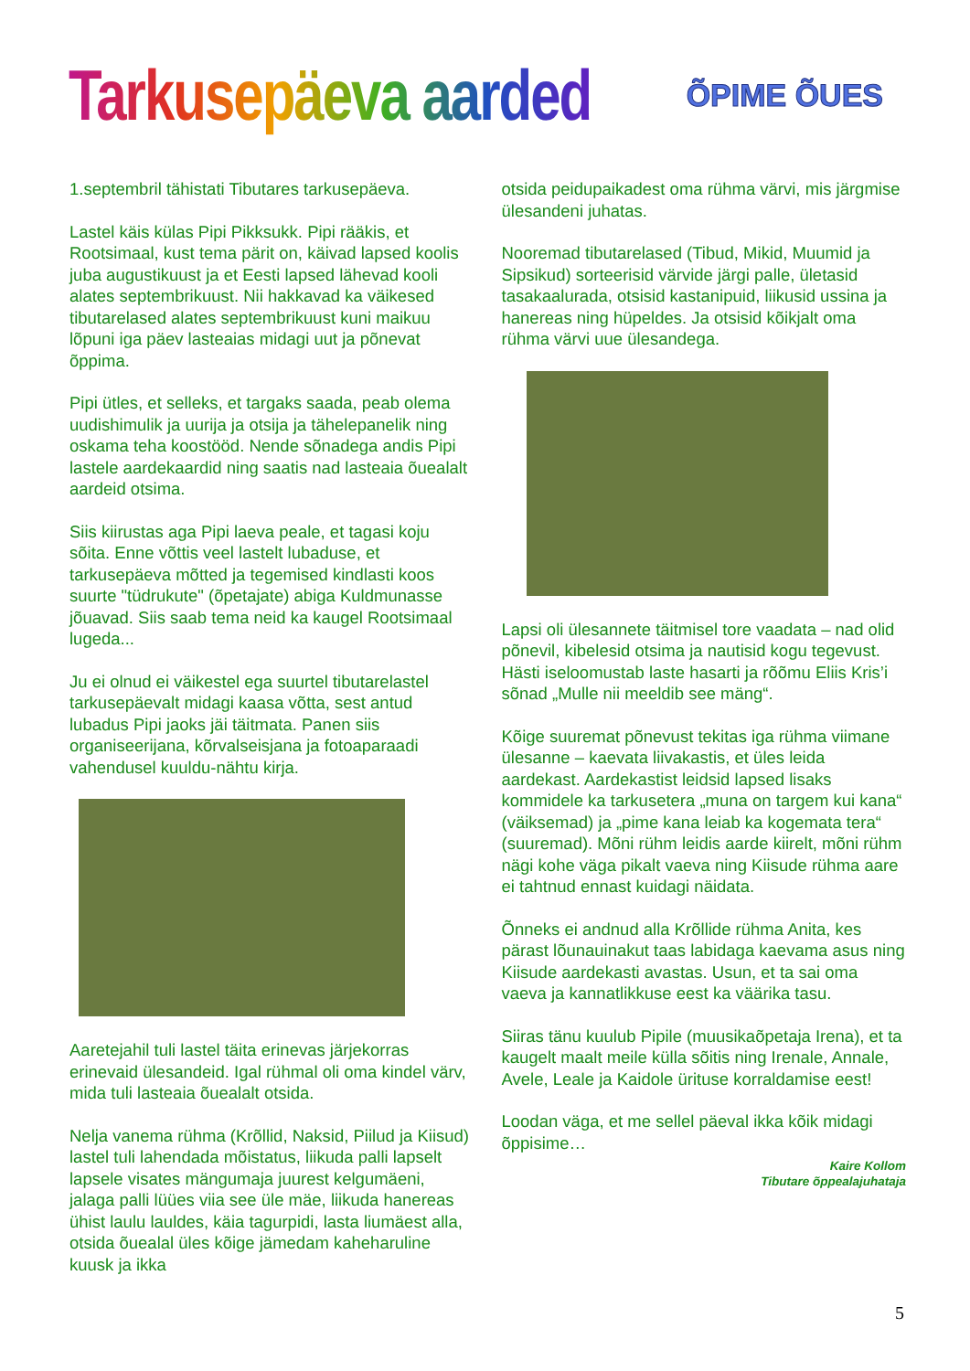Tarkusepäeva aarded
ÕPIME ÕUES
1.septembril tähistati Tibutares tarkusepäeva.
Lastel käis külas Pipi Pikksukk. Pipi rääkis, et Rootsimaal, kust tema pärit on, käivad lapsed koolis juba augustikuust ja et Eesti lapsed lähevad kooli alates septembrikuust. Nii hakkavad ka väikesed tibutarelased alates septembrikuust kuni maikuu lõpuni iga päev lasteaias midagi uut ja põnevat õppima.
Pipi ütles, et selleks, et targaks saada, peab olema uudishimulik ja uurija ja otsija ja tähelepanelik ning oskama teha koostööd. Nende sõnadega andis Pipi lastele aardekaardid ning saatis nad lasteaia õuealalt aardeid otsima.
Siis kiirustas aga Pipi laeva peale, et tagasi koju sõita. Enne võttis veel lastelt lubaduse, et tarkusepäeva mõtted ja tegemised kindlasti koos suurte "tüdrukute" (õpetajate) abiga Kuldmunasse jõuavad. Siis saab tema neid ka kaugel Rootsimaal lugeda...
Ju ei olnud ei väikestel ega suurtel tibutarelastel tarkusepäevalt midagi kaasa võtta, sest antud lubadus Pipi jaoks jäi täitmata. Panen siis organiseerijana, kõrvalseisjana ja fotoaparaadi vahendusel kuuldu-nähtu kirja.
Aaretejahil tuli lastel täita erinevas järjekorras erinevaid ülesandeid. Igal rühmal oli oma kindel värv, mida tuli lasteaia õuealalt otsida.
Nelja vanema rühma (Krõllid, Naksid, Piilud ja Kiisud) lastel tuli lahendada mõistatus, liikuda palli lapselt lapsele visates mängumaja juurest kelgumäeni, jalaga palli lüües viia see üle mäe, liikuda hanereas ühist laulu lauldes, käia tagurpidi, lasta liumäest alla, otsida õuealal üles kõige jämedam kaheharuline kuusk ja ikka
otsida peidupaikadest oma rühma värvi, mis järgmise ülesandeni juhatas.
Nooremad tibutarelased (Tibud, Mikid, Muumid ja Sipsikud) sorteerisid värvide järgi palle, ületasid tasakaalurada, otsisid kastanipuid, liikusid ussina ja hanereas ning hüpeldes. Ja otsisid kõikjalt oma rühma värvi uue ülesandega.
Lapsi oli ülesannete täitmisel tore vaadata – nad olid põnevil, kibelesid otsima ja nautisid kogu tegevust. Hästi iseloomustab laste hasarti ja rõõmu Eliis Kris’i sõnad „Mulle nii meeldib see mäng“.
Kõige suuremat põnevust tekitas iga rühma viimane ülesanne – kaevata liivakastis, et üles leida aardekast. Aardekastist leidsid lapsed lisaks kommidele ka tarkusetera „muna on targem kui kana“ (väiksemad) ja „pime kana leiab ka kogemata tera“ (suuremad). Mõni rühm leidis aarde kiirelt, mõni rühm nägi kohe väga pikalt vaeva ning Kiisude rühma aare ei tahtnud ennast kuidagi näidata.
Õnneks ei andnud alla Krõllide rühma Anita, kes pärast lõunauinakut taas labidaga kaevama asus ning Kiisude aardekasti avastas. Usun, et ta sai oma vaeva ja kannatlikkuse eest ka väärika tasu.
Siiras tänu kuulub Pipile (muusikaõpetaja Irena), et ta kaugelt maalt meile külla sõitis ning Irenale, Annale, Avele, Leale ja Kaidole ürituse korraldamise eest!
Loodan väga, et me sellel päeval ikka kõik midagi õppisime…
Kaire Kollom
Tibutare õppealajuhataja
5